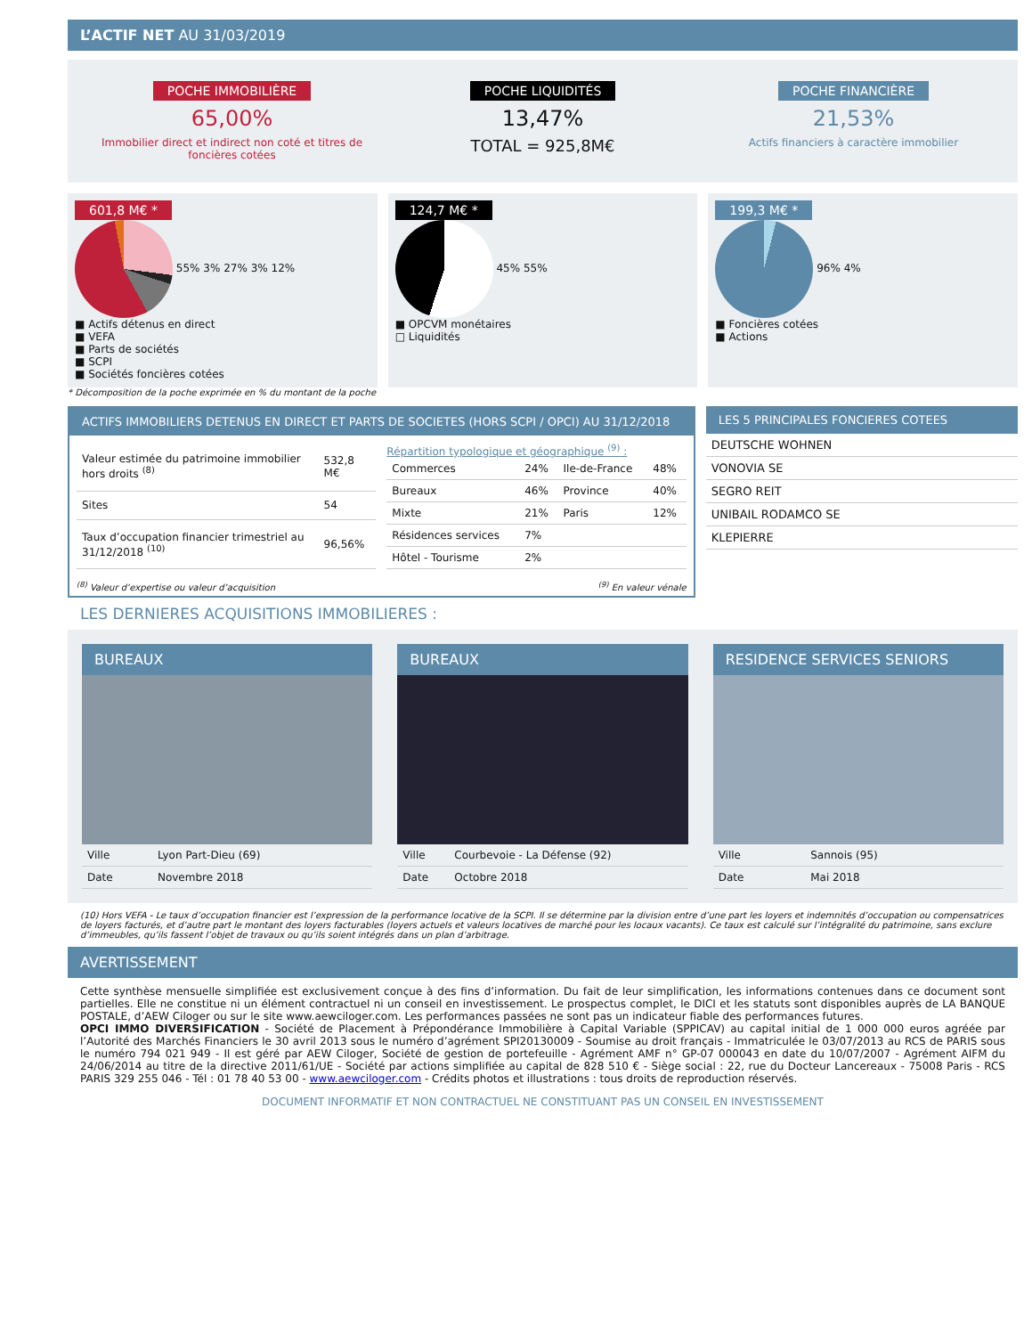L’ACTIF NET AU 31/03/2019
POCHE IMMOBILIÈRE
65,00%
Immobilier direct et indirect non coté et titres de foncières cotées
POCHE LIQUIDITÉS
13,47%
TOTAL = 925,8M€
POCHE FINANCIÈRE
21,53%
Actifs financiers à caractère immobilier
601,8 M€ *
55% 3% 27% 3% 12%
■ Actifs détenus en direct
■ VEFA
■ Parts de sociétés
■ SCPI
■ Sociétés foncières cotées
124,7 M€ *
45% 55%
■ OPCVM monétaires
□ Liquidités
199,3 M€ *
96% 4%
■ Foncières cotées
■ Actions
* Décomposition de la poche exprimée en % du montant de la poche
ACTIFS IMMOBILIERS DETENUS EN DIRECT ET PARTS DE SOCIETES (HORS SCPI / OPCI) AU 31/12/2018
| Valeur estimée du patrimoine immobilier hors droits <sup>(8)</sup> | 532,8 M€ |
| Sites | 54 |
| Taux d’occupation financier trimestriel au 31/12/2018 <sup>(10)</sup> | 96,56% |
Répartition typologique et géographique <sup>(9)</sup> :
| Commerces | 24% | Ile-de-France | 48% |
| Bureaux | 46% | Province | 40% |
| Mixte | 21% | Paris | 12% |
| Résidences services | 7% | | |
| Hôtel - Tourisme | 2% | | |
<sup>(8)</sup> Valeur d’expertise ou valeur d’acquisition<sup>(9)</sup> En valeur vénale
LES 5 PRINCIPALES FONCIERES COTEES
| DEUTSCHE WOHNEN |
| VONOVIA SE |
| SEGRO REIT |
| UNIBAIL RODAMCO SE |
| KLEPIERRE |
LES DERNIERES ACQUISITIONS IMMOBILIERES :
BUREAUX
| Ville | Lyon Part-Dieu (69) |
| Date | Novembre 2018 |
BUREAUX
| Ville | Courbevoie - La Défense (92) |
| Date | Octobre 2018 |
RESIDENCE SERVICES SENIORS
| Ville | Sannois (95) |
| Date | Mai 2018 |
(10) Hors VEFA - Le taux d’occupation financier est l’expression de la performance locative de la SCPI. Il se détermine par la division entre d’une part les loyers et indemnités d’occupation ou compensatrices de loyers facturés, et d’autre part le montant des loyers facturables (loyers actuels et valeurs locatives de marché pour les locaux vacants). Ce taux est calculé sur l’intégralité du patrimoine, sans exclure d’immeubles, qu’ils fassent l’objet de travaux ou qu’ils soient intégrés dans un plan d’arbitrage.
AVERTISSEMENT
Cette synthèse mensuelle simplifiée est exclusivement conçue à des fins d’information. Du fait de leur simplification, les informations contenues dans ce document sont partielles. Elle ne constitue ni un élément contractuel ni un conseil en investissement. Le prospectus complet, le DICI et les statuts sont disponibles auprès de LA BANQUE POSTALE, d’AEW Ciloger ou sur le site www.aewciloger.com. Les performances passées ne sont pas un indicateur fiable des performances futures.
OPCI IMMO DIVERSIFICATION - Société de Placement à Prépondérance Immobilière à Capital Variable (SPPICAV) au capital initial de 1 000 000 euros agréée par l’Autorité des Marchés Financiers le 30 avril 2013 sous le numéro d’agrément SPI20130009 - Soumise au droit français - Immatriculée le 03/07/2013 au RCS de PARIS sous le numéro 794 021 949 - Il est géré par AEW Ciloger, Société de gestion de portefeuille - Agrément AMF n° GP-07 000043 en date du 10/07/2007 - Agrément AIFM du 24/06/2014 au titre de la directive 2011/61/UE - Société par actions simplifiée au capital de 828 510 € - Siège social : 22, rue du Docteur Lancereaux - 75008 Paris - RCS PARIS 329 255 046 - Tél : 01 78 40 53 00 - www.aewciloger.com - Crédits photos et illustrations : tous droits de reproduction réservés.
DOCUMENT INFORMATIF ET NON CONTRACTUEL NE CONSTITUANT PAS UN CONSEIL EN INVESTISSEMENT